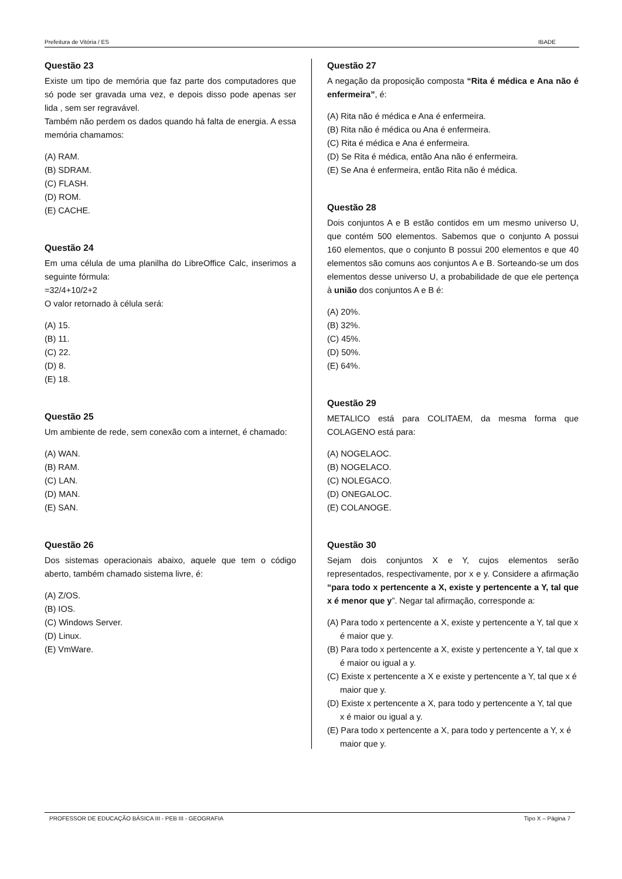Prefeitura de Vitória / ES IBADE
Questão 23
Existe um tipo de memória que faz parte dos computadores que só pode ser gravada uma vez, e depois disso pode apenas ser lida , sem ser regravável.
Também não perdem os dados quando há falta de energia. A essa memória chamamos:
(A) RAM.
(B) SDRAM.
(C) FLASH.
(D) ROM.
(E) CACHE.
Questão 24
Em uma célula de uma planilha do LibreOffice Calc, inserimos a seguinte fórmula:
=32/4+10/2+2
O valor retornado à célula será:
(A) 15.
(B) 11.
(C) 22.
(D) 8.
(E) 18.
Questão 25
Um ambiente de rede, sem conexão com a internet, é chamado:
(A) WAN.
(B) RAM.
(C) LAN.
(D) MAN.
(E) SAN.
Questão 26
Dos sistemas operacionais abaixo, aquele que tem o código aberto, também chamado sistema livre, é:
(A) Z/OS.
(B) IOS.
(C) Windows Server.
(D) Linux.
(E) VmWare.
Questão 27
A negação da proposição composta “Rita é médica e Ana não é enfermeira”, é:
(A) Rita não é médica e Ana é enfermeira.
(B) Rita não é médica ou Ana é enfermeira.
(C) Rita é médica e Ana é enfermeira.
(D) Se Rita é médica, então Ana não é enfermeira.
(E) Se Ana é enfermeira, então Rita não é médica.
Questão 28
Dois conjuntos A e B estão contidos em um mesmo universo U, que contém 500 elementos. Sabemos que o conjunto A possui 160 elementos, que o conjunto B possui 200 elementos e que 40 elementos são comuns aos conjuntos A e B. Sorteando-se um dos elementos desse universo U, a probabilidade de que ele pertença à união dos conjuntos A e B é:
(A) 20%.
(B) 32%.
(C) 45%.
(D) 50%.
(E) 64%.
Questão 29
METALICO está para COLITAEM, da mesma forma que COLAGENO está para:
(A) NOGELAOC.
(B) NOGELACO.
(C) NOLEGACO.
(D) ONEGALOC.
(E) COLANOGE.
Questão 30
Sejam dois conjuntos X e Y, cujos elementos serão representados, respectivamente, por x e y. Considere a afirmação “para todo x pertencente a X, existe y pertencente a Y, tal que x é menor que y”. Negar tal afirmação, corresponde a:
(A) Para todo x pertencente a X, existe y pertencente a Y, tal que x é maior que y.
(B) Para todo x pertencente a X, existe y pertencente a Y, tal que x é maior ou igual a y.
(C) Existe x pertencente a X e existe y pertencente a Y, tal que x é maior que y.
(D) Existe x pertencente a X, para todo y pertencente a Y, tal que x é maior ou igual a y.
(E) Para todo x pertencente a X, para todo y pertencente a Y, x é maior que y.
PROFESSOR DE EDUCAÇÃO BÁSICA III - PEB III - GEOGRAFIA Tipo X – Página 7